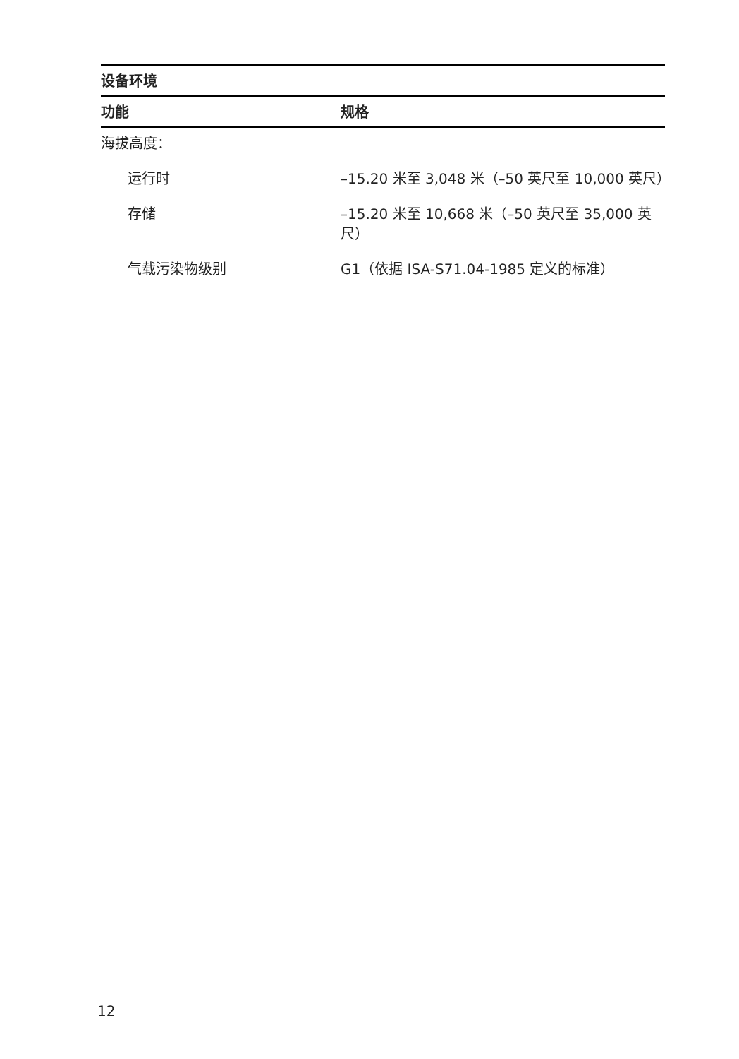| 设备环境 | |
| --- | --- |
| 功能 | 规格 |
| 海拔高度： | |
| 运行时 | –15.20 米至 3,048 米（–50 英尺至 10,000 英尺） |
| 存储 | –15.20 米至 10,668 米（–50 英尺至 35,000 英尺） |
| 气载污染物级别 | G1（依据 ISA-S71.04-1985 定义的标准） |
12